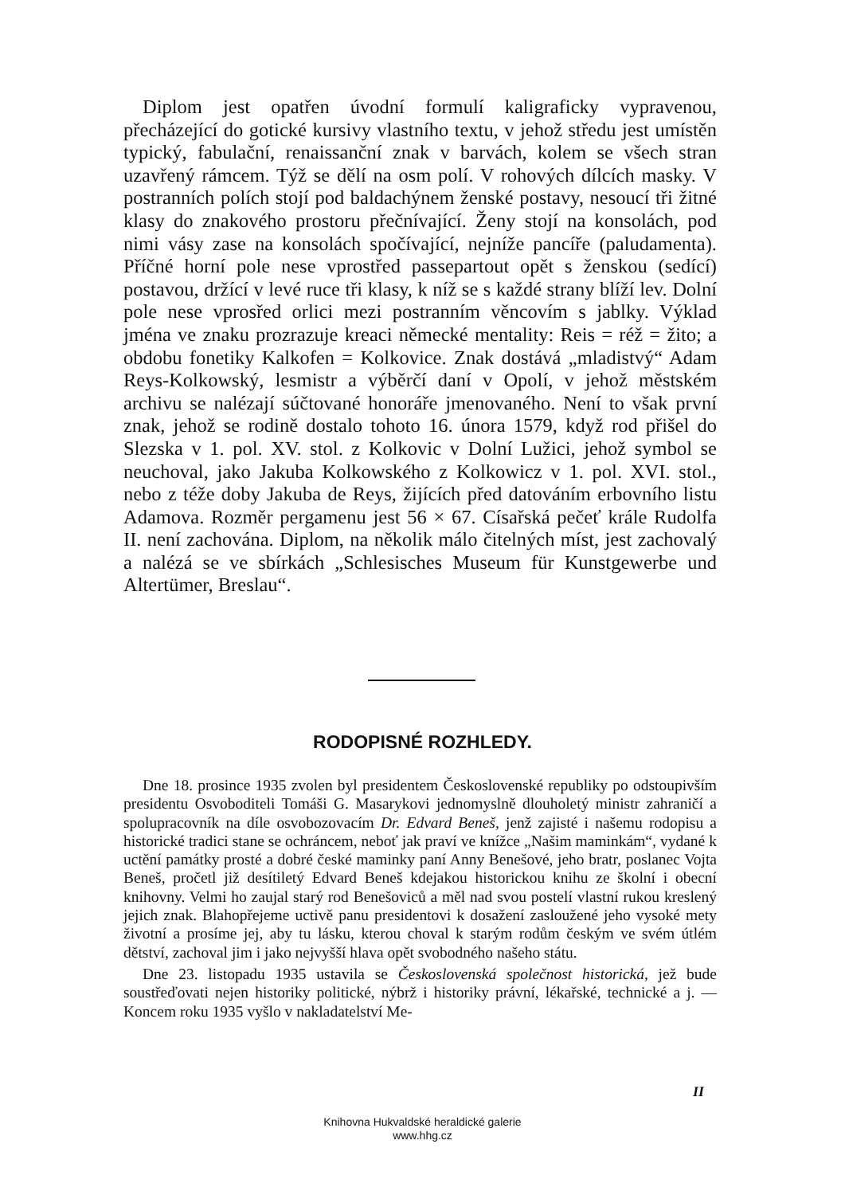Diplom jest opatřen úvodní formulí kaligraficky vypravenou, přecházející do gotické kursivy vlastního textu, v jehož středu jest umístěn typický, fabulační, renaissanční znak v barvách, kolem se všech stran uzavřený rámcem. Týž se dělí na osm polí. V rohových dílcích masky. V postranních polích stojí pod baldachýnem ženské postavy, nesoucí tři žitné klasy do znakového prostoru přečnívající. Ženy stojí na konsolách, pod nimi vásy zase na konsolách spočívající, nejníže pancíře (paludamenta). Příčné horní pole nese vprostřed passepartout opět s ženskou (sedící) postavou, držící v levé ruce tři klasy, k níž se s každé strany blíží lev. Dolní pole nese vprosřed orlici mezi postranním věncovím s jablky. Výklad jména ve znaku prozrazuje kreaci německé mentality: Reis = réž = žito; a obdobu fonetiky Kalkofen = Kolkovice. Znak dostává „mladistvý“ Adam Reys-Kolkowský, lesmistr a výběrčí daní v Opolí, v jehož městském archivu se nalézají súčtované honoráře jmenovaného. Není to však první znak, jehož se rodině dostalo tohoto 16. února 1579, když rod přišel do Slezska v 1. pol. XV. stol. z Kolkovic v Dolní Lužici, jehož symbol se neuchoval, jako Jakuba Kolkowského z Kolkowicz v 1. pol. XVI. stol., nebo z téže doby Jakuba de Reys, žijících před datováním erbovního listu Adamova. Rozměr pergamenu jest 56 × 67. Císařská pečeť krále Rudolfa II. není zachována. Diplom, na několik málo čitelných míst, jest zachovalý a nalézá se ve sbírkách „Schlesisches Museum für Kunstgewerbe und Altertümer, Breslau“.
RODOPISNÉ ROZHLEDY.
Dne 18. prosince 1935 zvolen byl presidentem Československé republiky po odstoupivším presidentu Osvoboditeli Tomáši G. Masarykovi jednomyslně dlouholetý ministr zahraničí a spolupracovník na díle osvobozovacím Dr. Edvard Beneš, jenž zajisté i našemu rodopisu a historické tradici stane se ochráncem, neboť jak praví ve knížce „Našim maminkám“, vydané k uctění památky prosté a dobré české maminky paní Anny Benešové, jeho bratr, poslanec Vojta Beneš, pročetl již desítiletý Edvard Beneš kdejakou historickou knihu ze školní i obecní knihovny. Velmi ho zaujal starý rod Benešoviců a měl nad svou postelí vlastní rukou kreslený jejich znak. Blahopřejeme uctivě panu presidentovi k dosažení zasloužené jeho vysoké mety životní a prosíme jej, aby tu lásku, kterou choval k starým rodům českým ve svém útlém dětství, zachoval jim i jako nejvyšší hlava opět svobodného našeho státu.
Dne 23. listopadu 1935 ustavila se Československá společnost historická, jež bude soustřeďovati nejen historiky politické, nýbrž i historiky právní, lékařské, technické a j. — Koncem roku 1935 vyšlo v nakladatelství Me-
II
Knihovna Hukvaldské heraldické galerie
www.hhg.cz